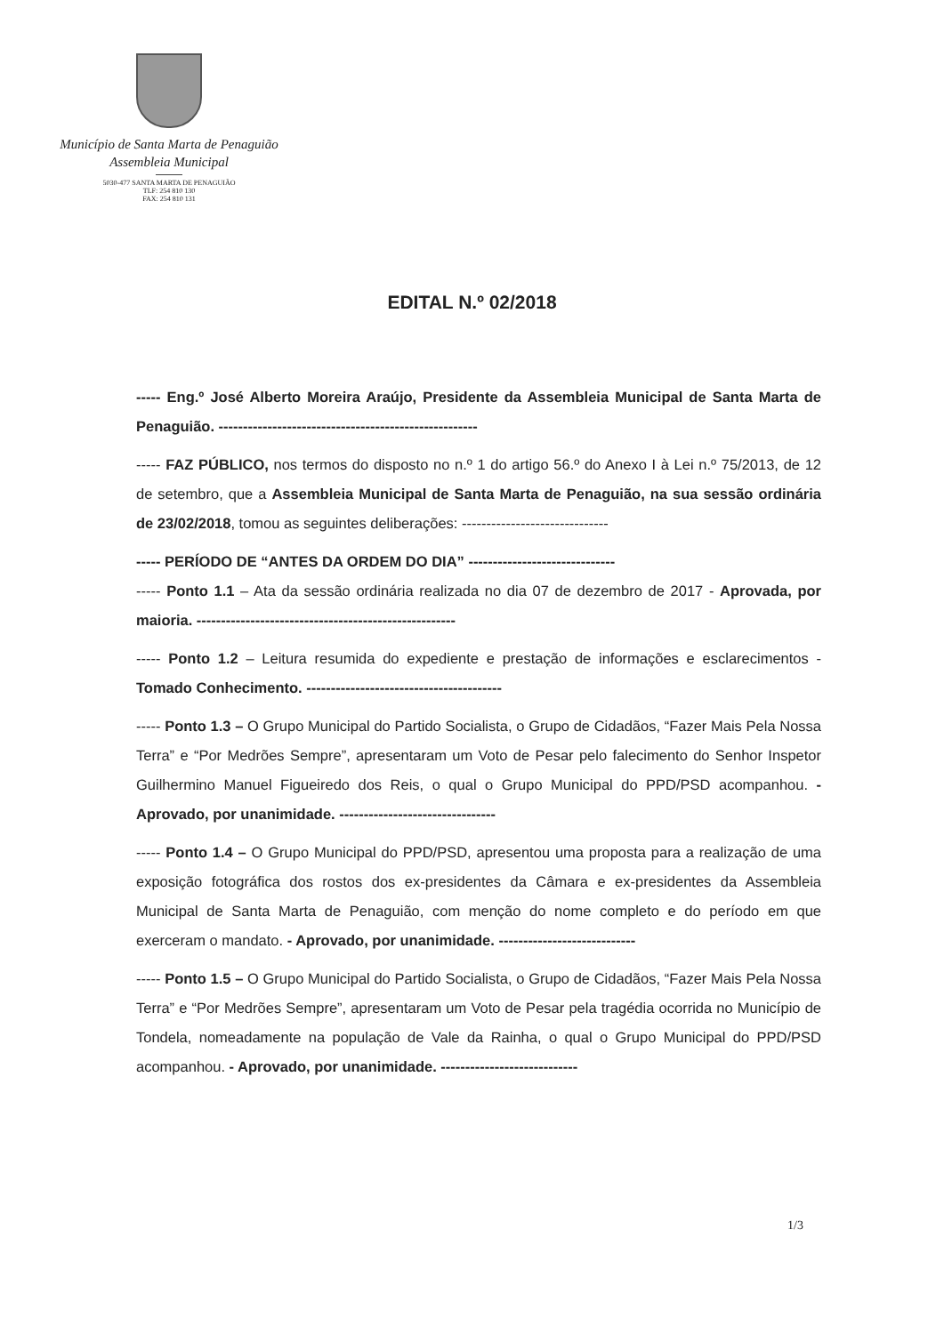Município de Santa Marta de Penaguião
Assembleia Municipal
5030-477 SANTA MARTA DE PENAGUIÃO
TLF: 254 810 130
FAX: 254 810 131
EDITAL N.º 02/2018
----- Eng.º José Alberto Moreira Araújo, Presidente da Assembleia Municipal de Santa Marta de Penaguião. -----------------------------------------------------
----- FAZ PÚBLICO, nos termos do disposto no n.º 1 do artigo 56.º do Anexo I à Lei n.º 75/2013, de 12 de setembro, que a Assembleia Municipal de Santa Marta de Penaguião, na sua sessão ordinária de 23/02/2018, tomou as seguintes deliberações: ------------------------------
----- PERÍODO DE “ANTES DA ORDEM DO DIA” ------------------------------
----- Ponto 1.1 – Ata da sessão ordinária realizada no dia 07 de dezembro de 2017 - Aprovada, por maioria. -----------------------------------------------------
----- Ponto 1.2 – Leitura resumida do expediente e prestação de informações e esclarecimentos - Tomado Conhecimento. ----------------------------------------
----- Ponto 1.3 – O Grupo Municipal do Partido Socialista, o Grupo de Cidadãos, “Fazer Mais Pela Nossa Terra” e “Por Medrões Sempre”, apresentaram um Voto de Pesar pelo falecimento do Senhor Inspetor Guilhermino Manuel Figueiredo dos Reis, o qual o Grupo Municipal do PPD/PSD acompanhou. - Aprovado, por unanimidade. --------------------------------
----- Ponto 1.4 – O Grupo Municipal do PPD/PSD, apresentou uma proposta para a realização de uma exposição fotográfica dos rostos dos ex-presidentes da Câmara e ex-presidentes da Assembleia Municipal de Santa Marta de Penaguião, com menção do nome completo e do período em que exerceram o mandato. - Aprovado, por unanimidade. ----------------------------
----- Ponto 1.5 – O Grupo Municipal do Partido Socialista, o Grupo de Cidadãos, “Fazer Mais Pela Nossa Terra” e “Por Medrões Sempre”, apresentaram um Voto de Pesar pela tragédia ocorrida no Município de Tondela, nomeadamente na população de Vale da Rainha, o qual o Grupo Municipal do PPD/PSD acompanhou. - Aprovado, por unanimidade. ----------------------------
1/3